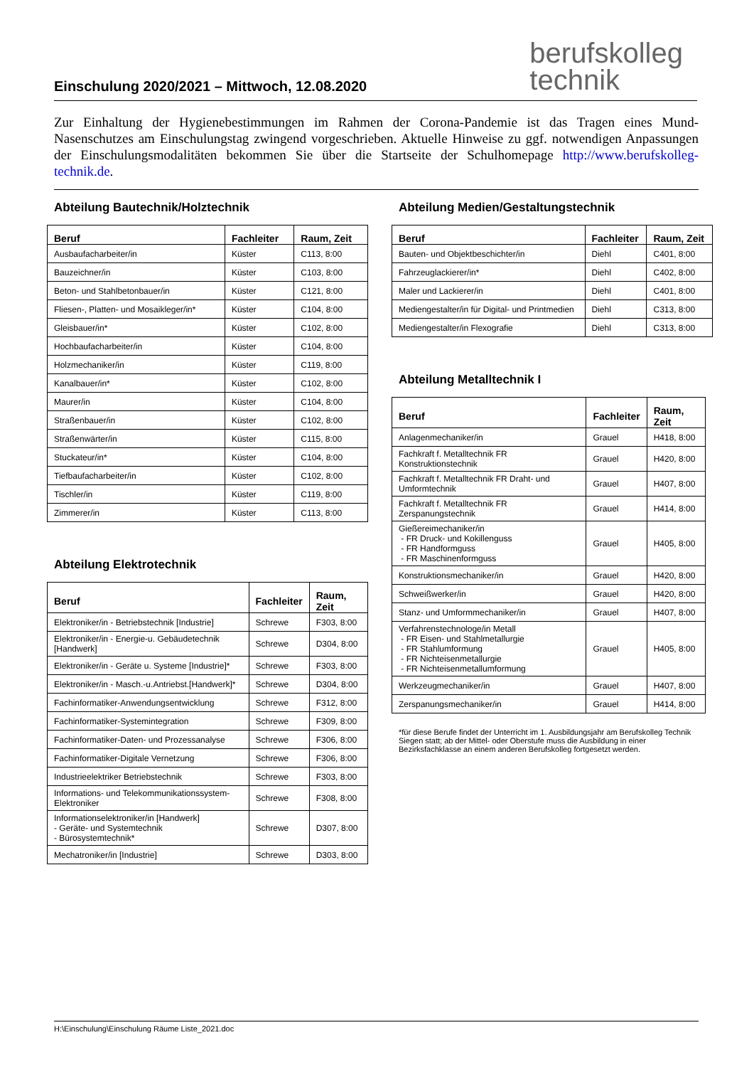Einschulung 2020/2021 – Mittwoch, 12.08.2020
berufskolleg
technik
Zur Einhaltung der Hygienebestimmungen im Rahmen der Corona-Pandemie ist das Tragen eines Mund-Nasenschutzes am Einschulungstag zwingend vorgeschrieben. Aktuelle Hinweise zu ggf. notwendigen Anpassungen der Einschulungsmodalitäten bekommen Sie über die Startseite der Schulhomepage http://www.berufskolleg-technik.de.
Abteilung Bautechnik/Holztechnik
| Beruf | Fachleiter | Raum, Zeit |
| --- | --- | --- |
| Ausbaufacharbeiter/in | Küster | C113, 8:00 |
| Bauzeichner/in | Küster | C103, 8:00 |
| Beton- und Stahlbetonbauer/in | Küster | C121, 8:00 |
| Fliesen-, Platten- und Mosaikleger/in* | Küster | C104, 8:00 |
| Gleisbauer/in* | Küster | C102, 8:00 |
| Hochbaufacharbeiter/in | Küster | C104, 8:00 |
| Holzmechaniker/in | Küster | C119, 8:00 |
| Kanalbauer/in* | Küster | C102, 8:00 |
| Maurer/in | Küster | C104, 8:00 |
| Straßenbauer/in | Küster | C102, 8:00 |
| Straßenwärter/in | Küster | C115, 8:00 |
| Stuckateur/in* | Küster | C104, 8:00 |
| Tiefbaufacharbeiter/in | Küster | C102, 8:00 |
| Tischler/in | Küster | C119, 8:00 |
| Zimmerer/in | Küster | C113, 8:00 |
Abteilung Elektrotechnik
| Beruf | Fachleiter | Raum, Zeit |
| --- | --- | --- |
| Elektroniker/in - Betriebstechnik [Industrie] | Schrewe | F303, 8:00 |
| Elektroniker/in - Energie-u. Gebäudetechnik [Handwerk] | Schrewe | D304, 8:00 |
| Elektroniker/in - Geräte u. Systeme [Industrie]* | Schrewe | F303, 8:00 |
| Elektroniker/in - Masch.-u.Antriebst.[Handwerk]* | Schrewe | D304, 8:00 |
| Fachinformatiker-Anwendungsentwicklung | Schrewe | F312, 8:00 |
| Fachinformatiker-Systemintegration | Schrewe | F309, 8:00 |
| Fachinformatiker-Daten- und Prozessanalyse | Schrewe | F306, 8:00 |
| Fachinformatiker-Digitale Vernetzung | Schrewe | F306, 8:00 |
| Industrieelektriker Betriebstechnik | Schrewe | F303, 8:00 |
| Informations- und Telekommunikationssystem-Elektroniker | Schrewe | F308, 8:00 |
| Informationselektroniker/in [Handwerk] - Geräte- und Systemtechnik - Bürosystemtechnik* | Schrewe | D307, 8:00 |
| Mechatroniker/in [Industrie] | Schrewe | D303, 8:00 |
Abteilung Medien/Gestaltungstechnik
| Beruf | Fachleiter | Raum, Zeit |
| --- | --- | --- |
| Bauten- und Objektbeschichter/in | Diehl | C401, 8:00 |
| Fahrzeuglackierer/in* | Diehl | C402, 8:00 |
| Maler und Lackierer/in | Diehl | C401, 8:00 |
| Mediengestalter/in für Digital- und Printmedien | Diehl | C313, 8:00 |
| Mediengestalter/in Flexografie | Diehl | C313, 8:00 |
Abteilung Metalltechnik I
| Beruf | Fachleiter | Raum, Zeit |
| --- | --- | --- |
| Anlagenmechaniker/in | Grauel | H418, 8:00 |
| Fachkraft f. Metalltechnik FR Konstruktionstechnik | Grauel | H420, 8:00 |
| Fachkraft f. Metalltechnik FR Draht- und Umformtechnik | Grauel | H407, 8:00 |
| Fachkraft f. Metalltechnik FR Zerspanungstechnik | Grauel | H414, 8:00 |
| Gießereimechaniker/in - FR Druck- und Kokillenguss - FR Handformguss - FR Maschinenformguss | Grauel | H405, 8:00 |
| Konstruktionsmechaniker/in | Grauel | H420, 8:00 |
| Schweißwerker/in | Grauel | H420, 8:00 |
| Stanz- und Umformmechaniker/in | Grauel | H407, 8:00 |
| Verfahrenstechnologe/in Metall - FR Eisen- und Stahlmetallurgie - FR Stahlumformung - FR Nichteisenmetallurgie - FR Nichteisenmetallumformung | Grauel | H405, 8:00 |
| Werkzeugmechaniker/in | Grauel | H407, 8:00 |
| Zerspanungsmechaniker/in | Grauel | H414, 8:00 |
*für diese Berufe findet der Unterricht im 1. Ausbildungsjahr am Berufskolleg Technik Siegen statt; ab der Mittel- oder Oberstufe muss die Ausbildung in einer Bezirksfachklasse an einem anderen Berufskolleg fortgesetzt werden.
H:\Einschulung\Einschulung Räume Liste_2021.doc